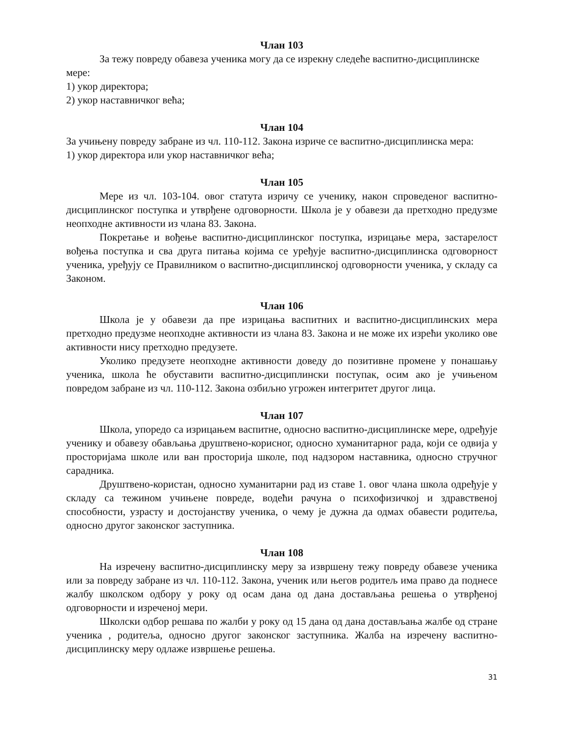Члан 103
За тежу повреду обавеза ученика могу да се изрекну следеће васпитно-дисциплинске мере:
1) укор директора;
2) укор наставничког већа;
Члан 104
За учињену повреду забране из чл. 110-112. Закона изриче се васпитно-дисциплинска мера:
1) укор директора или укор наставничког већа;
Члан 105
Мере из чл. 103-104. овог статута изричу се ученику, након спроведеног васпитно-дисциплинског поступка и утврђене одговорности. Школа је у обавези да претходно предузме неопходне активности из члана 83. Закона.
Покретање и вођење васпитно-дисциплинског поступка, изрицање мера, застарелост вођења поступка и сва друга питања којима се уређује васпитно-дисциплинска одговорност ученика, уређују се Правилником о васпитно-дисциплинској одговорности ученика, у складу са Законом.
Члан 106
Школа је у обавези да пре изрицања васпитних и васпитно-дисциплинских мера претходно предузме неопходне активности из члана 83. Закона и не може их изрећи уколико ове активности нису претходно предузете.
Уколико предузете неопходне активности доведу до позитивне промене у понашању ученика, школа ће обуставити васпитно-дисциплински поступак, осим ако је учињеном повредом забране из чл. 110-112. Закона озбиљно угрожен интегритет другог лица.
Члан 107
Школа, упоредо са изрицањем васпитне, односно васпитно-дисциплинске мере, одређује ученику и обавезу обављања друштвено-корисног, односно хуманитарног рада, који се одвија у просторијама школе или ван просторија школе, под надзором наставника, односно стручног сарадника.
Друштвено-користан, односно хуманитарни рад из ставе 1. овог члана школа одређује у складу са тежином учињене повреде, водећи рачуна о психофизичкој и здравственој способности, узрасту и достојанству ученика, о чему је дужна да одмах обавести родитеља, односно другог законског заступника.
Члан 108
На изречену васпитно-дисциплинску меру за извршену тежу повреду обавезе ученика или за повреду забране из чл. 110-112. Закона, ученик или његов родитељ има право да поднесе жалбу школском одбору у року од осам дана од дана достављања решења о утврђеној одговорности и изреченој мери.
Школски одбор решава по жалби у року од 15 дана од дана достављања жалбе од стране ученика , родитеља, односно другог законског заступника. Жалба на изречену васпитно-дисциплинску меру одлаже извршење решења.
31